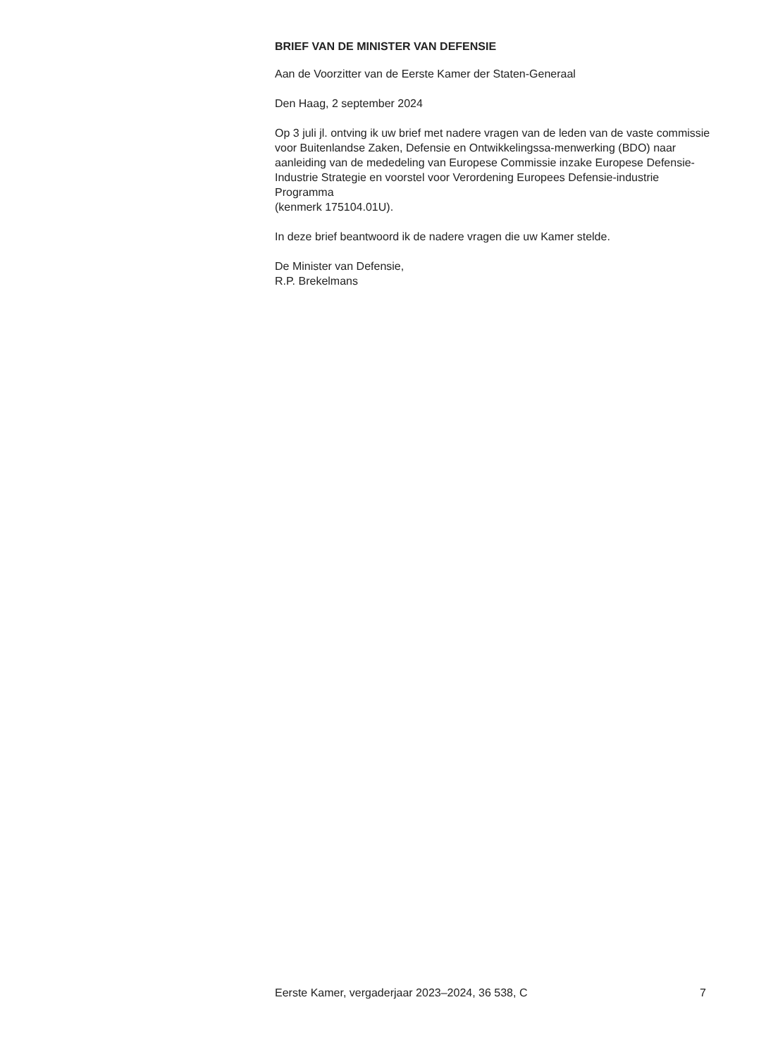BRIEF VAN DE MINISTER VAN DEFENSIE
Aan de Voorzitter van de Eerste Kamer der Staten-Generaal
Den Haag, 2 september 2024
Op 3 juli jl. ontving ik uw brief met nadere vragen van de leden van de vaste commissie voor Buitenlandse Zaken, Defensie en Ontwikkelingssa-menwerking (BDO) naar aanleiding van de mededeling van Europese Commissie inzake Europese Defensie-Industrie Strategie en voorstel voor Verordening Europees Defensie-industrie Programma
(kenmerk 175104.01U).
In deze brief beantwoord ik de nadere vragen die uw Kamer stelde.
De Minister van Defensie,
R.P. Brekelmans
Eerste Kamer, vergaderjaar 2023–2024, 36 538, C 7